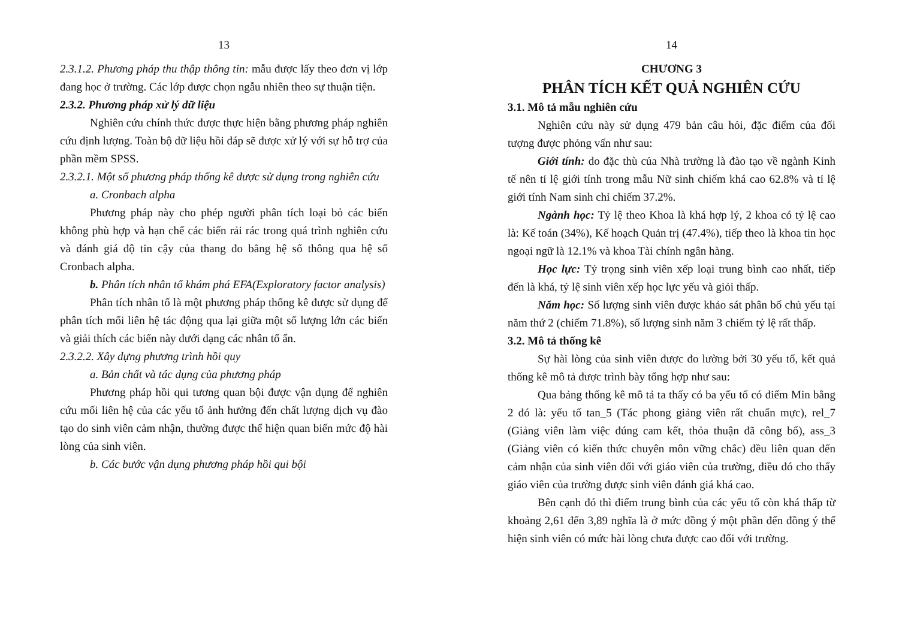13
2.3.1.2. Phương pháp thu thập thông tin: mẫu được lấy theo đơn vị lớp đang học ở trường. Các lớp được chọn ngẫu nhiên theo sự thuận tiện.
2.3.2. Phương pháp xử lý dữ liệu
Nghiên cứu chính thức được thực hiện bằng phương pháp nghiên cứu định lượng. Toàn bộ dữ liệu hồi đáp sẽ được xử lý với sự hỗ trợ của phần mềm SPSS.
2.3.2.1. Một số phương pháp thống kê được sử dụng trong nghiên cứu
a. Cronbach alpha
Phương pháp này cho phép người phân tích loại bỏ các biến không phù hợp và hạn chế các biến rải rác trong quá trình nghiên cứu và đánh giá độ tin cậy của thang đo bằng hệ số thông qua hệ số Cronbach alpha.
b. Phân tích nhân tố khám phá EFA(Exploratory factor analysis)
Phân tích nhân tố là một phương pháp thống kê được sử dụng để phân tích mối liên hệ tác động qua lại giữa một số lượng lớn các biến và giải thích các biến này dưới dạng các nhân tố ẩn.
2.3.2.2. Xây dựng phương trình hồi quy
a. Bản chất và tác dụng của phương pháp
Phương pháp hồi qui tương quan bội được vận dụng để nghiên cứu mối liên hệ của các yếu tố ảnh hưởng đến chất lượng dịch vụ đào tạo do sinh viên cảm nhận, thường được thể hiện quan biến mức độ hài lòng của sinh viên.
b. Các bước vận dụng phương pháp hồi qui bội
14
CHƯƠNG 3
PHÂN TÍCH KẾT QUẢ NGHIÊN CỨU
3.1. Mô tả mẫu nghiên cứu
Nghiên cứu này sử dụng 479 bản câu hỏi, đặc điểm của đối tượng được phỏng vấn như sau:
Giới tính: do đặc thù của Nhà trường là đào tạo về ngành Kinh tế nên tỉ lệ giới tính trong mẫu Nữ sinh chiếm khá cao 62.8% và tỉ lệ giới tính Nam sinh chỉ chiếm 37.2%.
Ngành học: Tỷ lệ theo Khoa là khá hợp lý, 2 khoa có tỷ lệ cao là: Kế toán (34%), Kế hoạch Quản trị (47.4%), tiếp theo là khoa tin học ngoại ngữ là 12.1% và khoa Tài chính ngân hàng.
Học lực: Tỷ trọng sinh viên xếp loại trung bình cao nhất, tiếp đến là khá, tỷ lệ sinh viên xếp học lực yếu và giỏi thấp.
Năm học: Số lượng sinh viên được khảo sát phân bố chủ yếu tại năm thứ 2 (chiếm 71.8%), số lượng sinh năm 3 chiếm tỷ lệ rất thấp.
3.2. Mô tả thống kê
Sự hài lòng của sinh viên được đo lường bởi 30 yếu tố, kết quả thống kê mô tả được trình bày tổng hợp như sau:
Qua bảng thống kê mô tả ta thấy có ba yếu tố có điểm Min bằng 2 đó là: yếu tố tan_5 (Tác phong giảng viên rất chuẩn mực), rel_7 (Giảng viên làm việc đúng cam kết, thỏa thuận đã công bố), ass_3 (Giảng viên có kiến thức chuyên môn vững chắc) đều liên quan đến cảm nhận của sinh viên đối với giáo viên của trường, điều đó cho thấy giáo viên của trường được sinh viên đánh giá khá cao.
Bên cạnh đó thì điểm trung bình của các yếu tố còn khá thấp từ khoảng 2,61 đến 3,89 nghĩa là ở mức đồng ý một phần đến đồng ý thể hiện sinh viên có mức hài lòng chưa được cao đối với trường.